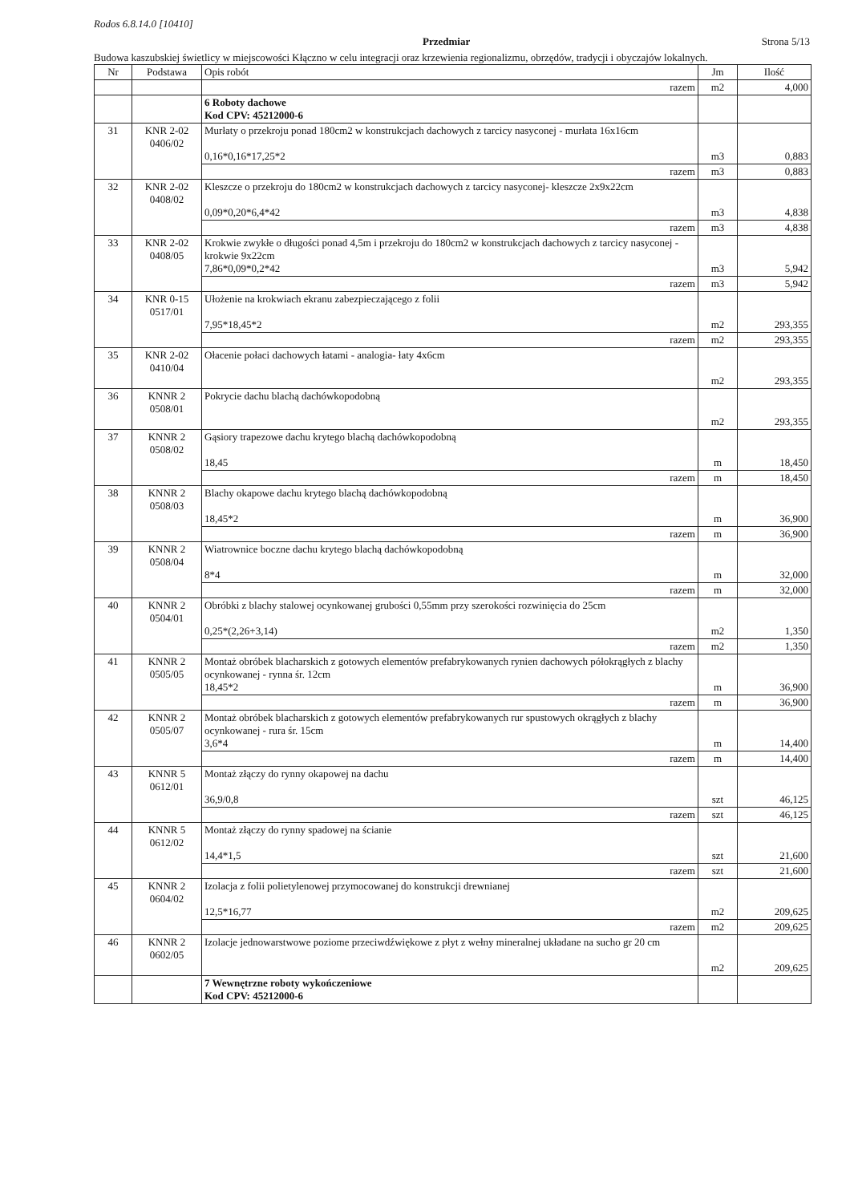Rodos 6.8.14.0 [10410]
Przedmiar Strona 5/13
Budowa kaszubskiej świetlicy w miejscowości Kłączno w celu integracji oraz krzewienia regionalizmu, obrzędów, tradycji i obyczajów lokalnych.
| Nr | Podstawa | Opis robót | Jm | Ilość |
| --- | --- | --- | --- | --- |
| | | razem | m2 | 4,000 |
| | | 6 Roboty dachowe Kod CPV: 45212000-6 | | |
| 31 | KNR 2-02 0406/02 | Murłaty o przekroju ponad 180cm2 w konstrukcjach dachowych z tarcicy nasyconej - murłata 16x16cm 0,16*0,16*17,25*2 | m3 | 0,883 |
| | | razem | m3 | 0,883 |
| 32 | KNR 2-02 0408/02 | Kleszcze o przekroju do 180cm2 w konstrukcjach dachowych z tarcicy nasyconej- kleszcze 2x9x22cm 0,09*0,20*6,4*42 | m3 | 4,838 |
| | | razem | m3 | 4,838 |
| 33 | KNR 2-02 0408/05 | Krokwie zwykłe o długości ponad 4,5m i przekroju do 180cm2 w konstrukcjach dachowych z tarcicy nasyconej - krokwie 9x22cm 7,86*0,09*0,2*42 | m3 | 5,942 |
| | | razem | m3 | 5,942 |
| 34 | KNR 0-15 0517/01 | Ułożenie na krokwiach ekranu zabezpieczającego z folii 7,95*18,45*2 | m2 | 293,355 |
| | | razem | m2 | 293,355 |
| 35 | KNR 2-02 0410/04 | Ołacenie połaci dachowych łatami - analogia- łaty 4x6cm | m2 | 293,355 |
| 36 | KNNR 2 0508/01 | Pokrycie dachu blachą dachówkopodobną | m2 | 293,355 |
| 37 | KNNR 2 0508/02 | Gąsiory trapezowe dachu krytego blachą dachówkopodobną 18,45 | m | 18,450 |
| | | razem | m | 18,450 |
| 38 | KNNR 2 0508/03 | Blachy okapowe dachu krytego blachą dachówkopodobną 18,45*2 | m | 36,900 |
| | | razem | m | 36,900 |
| 39 | KNNR 2 0508/04 | Wiatrownice boczne dachu krytego blachą dachówkopodobną 8*4 | m | 32,000 |
| | | razem | m | 32,000 |
| 40 | KNNR 2 0504/01 | Obróbki z blachy stalowej ocynkowanej grubości 0,55mm przy szerokości rozwinięcia do 25cm 0,25*(2,26+3,14) | m2 | 1,350 |
| | | razem | m2 | 1,350 |
| 41 | KNNR 2 0505/05 | Montaż obróbek blacharskich z gotowych elementów prefabrykowanych rynien dachowych półokrągłych z blachy ocynkowanej - rynna śr. 12cm 18,45*2 | m | 36,900 |
| | | razem | m | 36,900 |
| 42 | KNNR 2 0505/07 | Montaż obróbek blacharskich z gotowych elementów prefabrykowanych rur spustowych okrągłych z blachy ocynkowanej - rura śr. 15cm 3,6*4 | m | 14,400 |
| | | razem | m | 14,400 |
| 43 | KNNR 5 0612/01 | Montaż złączy do rynny okapowej na dachu 36,9/0,8 | szt | 46,125 |
| | | razem | szt | 46,125 |
| 44 | KNNR 5 0612/02 | Montaż złączy do rynny spadowej na ścianie 14,4*1,5 | szt | 21,600 |
| | | razem | szt | 21,600 |
| 45 | KNNR 2 0604/02 | Izolacja z folii polietylenowej przymocowanej do konstrukcji drewnianej 12,5*16,77 | m2 | 209,625 |
| | | razem | m2 | 209,625 |
| 46 | KNNR 2 0602/05 | Izolacje jednowarstwowe poziome przeciwdźwiękowe z płyt z wełny mineralnej układane na sucho gr 20 cm | m2 | 209,625 |
| | | 7 Wewnętrzne roboty wykończeniowe Kod CPV: 45212000-6 | | |